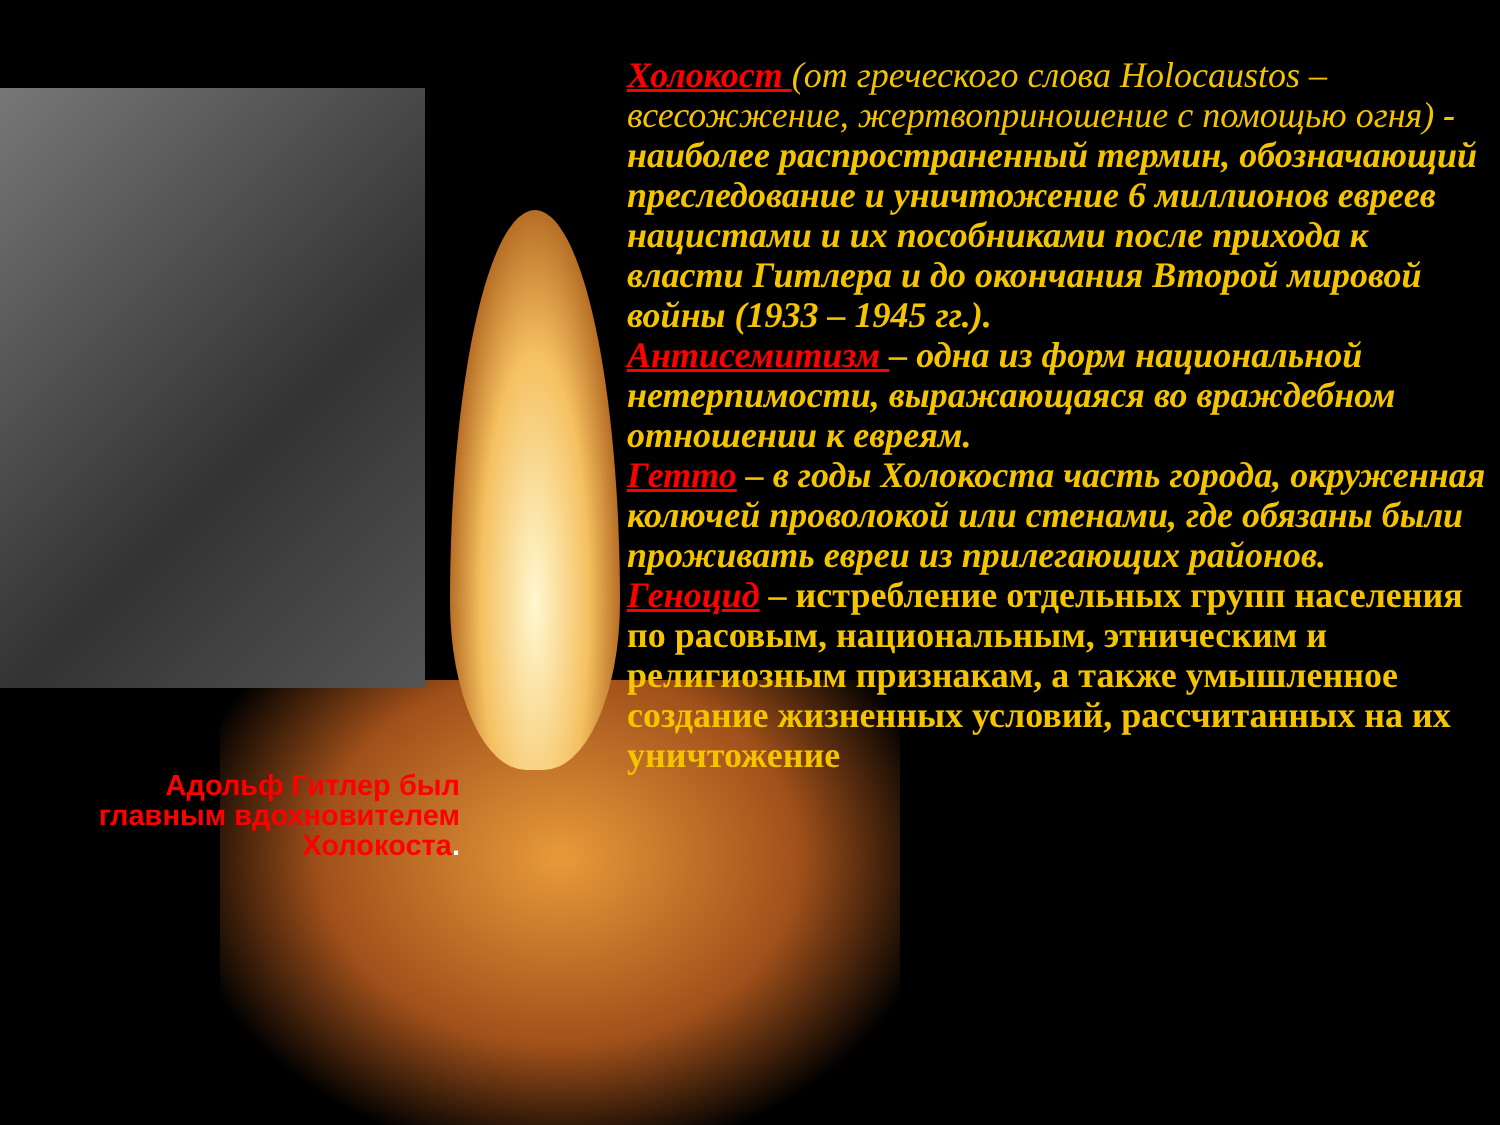Холокост (от греческого слова Holocaustos – всесожжение, жертвоприношение с помощью огня) - наиболее распространенный термин, обозначающий преследование и уничтожение 6 миллионов евреев нацистами и их пособниками после прихода к власти Гитлера и до окончания Второй мировой войны (1933 – 1945 гг.).
Антисемитизм – одна из форм национальной нетерпимости, выражающаяся во враждебном отношении к евреям.
Гетто – в годы Холокоста часть города, окруженная колючей проволокой или стенами, где обязаны были проживать евреи из прилегающих районов.
Геноцид – истребление отдельных групп населения по расовым, национальным, этническим и религиозным признакам, а также умышленное создание жизненных условий, рассчитанных на их уничтожение
Адольф Гитлер был главным вдохновителем Холокоста.